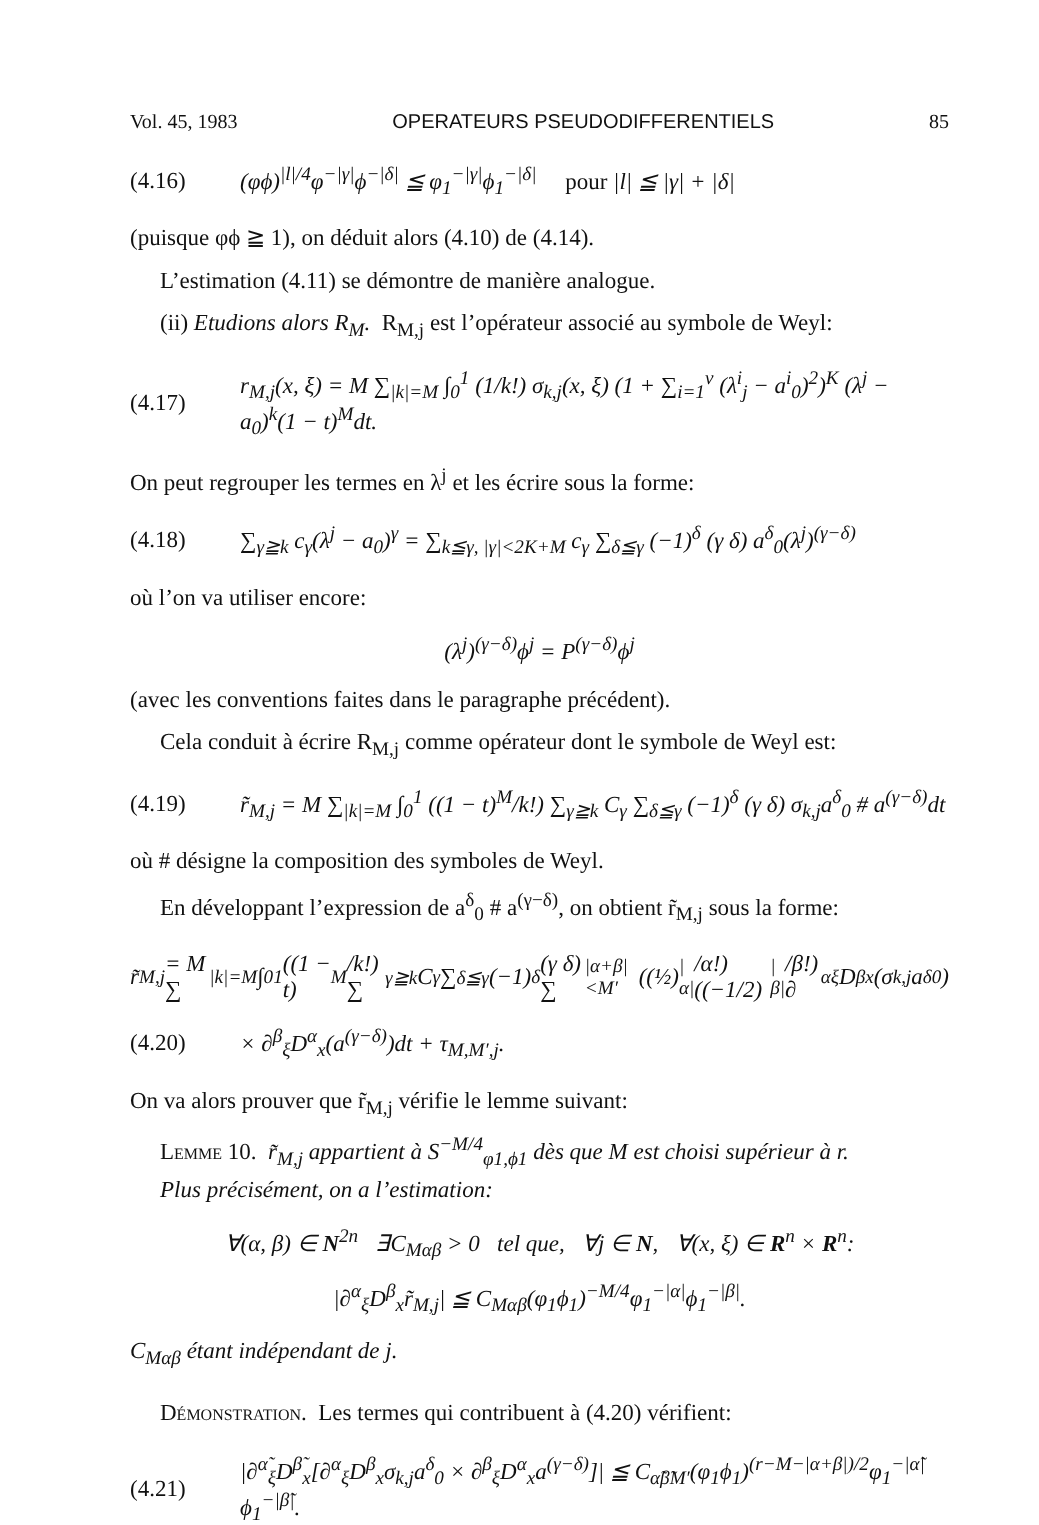Vol. 45, 1983 OPERATEURS PSEUDODIFFERENTIELS 85
(4.16) (φϕ)<sup>|l|/4</sup>φ<sup>−|γ|</sup>ϕ<sup>−|δ|</sup> ≦ φ<sub>1</sub><sup>−|γ|</sup>ϕ<sub>1</sub><sup>−|δ|</sup> pour |l| ≦ |γ| + |δ|
(puisque φϕ ≧ 1), on déduit alors (4.10) de (4.14).
L’estimation (4.11) se démontre de manière analogue.
(ii) Etudions alors R<sub>M</sub>. R<sub>M,j</sub> est l’opérateur associé au symbole de Weyl:
(4.17) r<sub>M,j</sub>(x, ξ) = M ∑<sub>|k|=M</sub> ∫<sub>0</sub><sup>1</sup> (1/k!) σ<sub>k,j</sub>(x, ξ) (1 + ∑<sub>i=1</sub><sup>ν</sup> (λ<sup>i</sup><sub>j</sub> − a<sup>i</sup><sub>0</sub>)<sup>2</sup>)<sup>K</sup> (λ<sup>j</sup> − a<sub>0</sub>)<sup>k</sup>(1 − t)<sup>M</sup>dt.
On peut regrouper les termes en λ<sup>j</sup> et les écrire sous la forme:
(4.18) ∑<sub>γ≧k</sub> c<sub>γ</sub>(λ<sup>j</sup> − a<sub>0</sub>)<sup>γ</sup> = ∑<sub>k≦γ, |γ|<2K+M</sub> c<sub>γ</sub> ∑<sub>δ≦γ</sub> (−1)<sup>δ</sup> (γ δ) a<sup>δ</sup><sub>0</sub>(λ<sup>j</sup>)<sup>(γ−δ)</sup>
où l’on va utiliser encore:
(λ<sup>j</sup>)<sup>(γ−δ)</sup>ϕ<sup>j</sup> = P<sup>(γ−δ)</sup>ϕ<sup>j</sup>
(avec les conventions faites dans le paragraphe précédent).
Cela conduit à écrire R<sub>M,j</sub> comme opérateur dont le symbole de Weyl est:
(4.19) r̃<sub>M,j</sub> = M ∑<sub>|k|=M</sub> ∫<sub>0</sub><sup>1</sup> ((1 − t)<sup>M</sup>/k!) ∑<sub>γ≧k</sub> C<sub>γ</sub> ∑<sub>δ≦γ</sub> (−1)<sup>δ</sup> (γ δ) σ<sub>k,j</sub>a<sup>δ</sup><sub>0</sub> # a<sup>(γ−δ)</sup>dt
où # désigne la composition des symboles de Weyl.
En développant l’expression de a<sup>δ</sup><sub>0</sub> # a<sup>(γ−δ)</sup>, on obtient r̃<sub>M,j</sub> sous la forme:
r̃<sub>M,j</sub> = M ∑<sub>|k|=M</sub> ∫<sub>0</sub><sup>1</sup> ((1 − t)<sup>M</sup>/k!) ∑<sub>γ≧k</sub> C<sub>γ</sub> ∑<sub>δ≦γ</sub> (−1)<sup>δ</sup> (γ δ) ∑<sub>|α+β|<M′</sub> ((½)<sup>|α|</sup>/α!) ((−1/2)<sup>|β|</sup>/β!) ∂<sup>α</sup><sub>ξ</sub>D<sup>β</sup><sub>x</sub>(σ<sub>k,j</sub>a<sup>δ</sup><sub>0</sub>)
(4.20) × ∂<sup>β</sup><sub>ξ</sub>D<sup>α</sup><sub>x</sub>(a<sup>(γ−δ)</sup>)dt + τ<sub>M,M′,j</sub>.
On va alors prouver que r̃<sub>M,j</sub> vérifie le lemme suivant:
Lemme 10. r̃<sub>M,j</sub> appartient à S<sup>−M/4</sup><sub>φ1,ϕ1</sub> dès que M est choisi supérieur à r.
Plus précisément, on a l’estimation:
∀(α, β) ∈ N<sup>2n</sup> ∃C<sub>Mαβ</sub> > 0 tel que, ∀j ∈ N, ∀(x, ξ) ∈ R<sup>n</sup> × R<sup>n</sup>:
|∂<sup>α</sup><sub>ξ</sub>D<sup>β</sup><sub>x</sub>r̃<sub>M,j</sub>| ≦ C<sub>Mαβ</sub>(φ<sub>1</sub>ϕ<sub>1</sub>)<sup>−M/4</sup>φ<sub>1</sub><sup>−|α|</sup>ϕ<sub>1</sub><sup>−|β|</sup>.
C<sub>Mαβ</sub> étant indépendant de j.
Démonstration. Les termes qui contribuent à (4.20) vérifient:
(4.21) |∂<sup>α̃</sup><sub>ξ</sub>D<sup>β̃</sup><sub>x</sub>[∂<sup>α</sup><sub>ξ</sub>D<sup>β</sup><sub>x</sub>σ<sub>k,j</sub>a<sup>δ</sup><sub>0</sub> × ∂<sup>β</sup><sub>ξ</sub>D<sup>α</sup><sub>x</sub>a<sup>(γ−δ)</sup>]| ≦ C<sub>α̃β̃M′</sub>(φ<sub>1</sub>ϕ<sub>1</sub>)<sup>(r−M−|α+β|)/2</sup>φ<sub>1</sub><sup>−|α̃|</sup>ϕ<sub>1</sub><sup>−|β̃|</sup>.